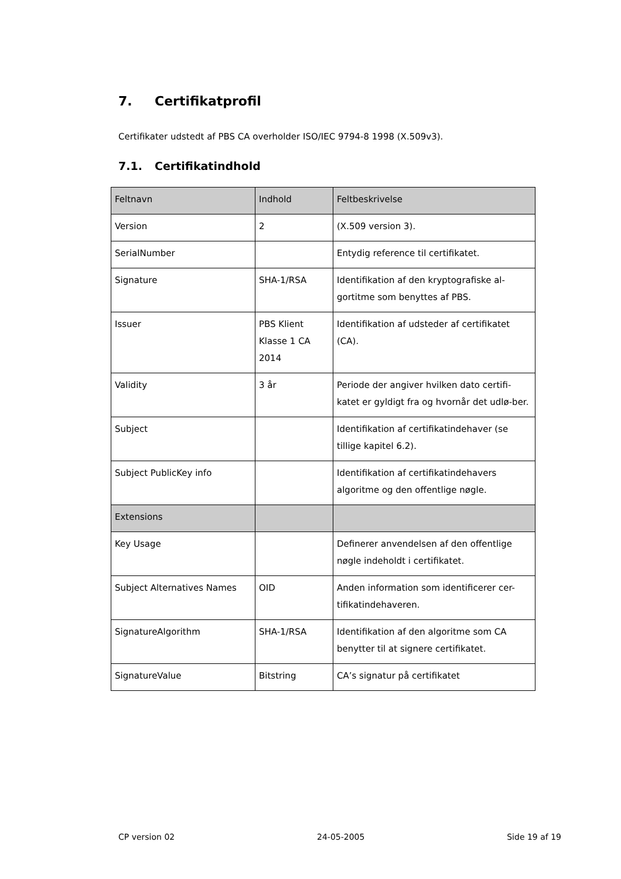7. Certifikatprofil
Certifikater udstedt af PBS CA overholder ISO/IEC 9794-8 1998 (X.509v3).
7.1. Certifikatindhold
| Feltnavn | Indhold | Feltbeskrivelse |
| --- | --- | --- |
| Version | 2 | (X.509 version 3). |
| SerialNumber | | Entydig reference til certifikatet. |
| Signature | SHA-1/RSA | Identifikation af den kryptografiske al-gortitme som benyttes af PBS. |
| Issuer | PBS Klient Klasse 1 CA 2014 | Identifikation af udsteder af certifikatet (CA). |
| Validity | 3 år | Periode der angiver hvilken dato certifi-katet er gyldigt fra og hvornår det udlø-ber. |
| Subject | | Identifikation af certifikatindehaver (se tillige kapitel 6.2). |
| Subject PublicKey info | | Identifikation af certifikatindehavers algoritme og den offentlige nøgle. |
| Extensions | | |
| Key Usage | | Definerer anvendelsen af den offentlige nøgle indeholdt i certifikatet. |
| Subject Alternatives Names | OID | Anden information som identificerer cer-tifikatindehaveren. |
| SignatureAlgorithm | SHA-1/RSA | Identifikation af den algoritme som CA benytter til at signere certifikatet. |
| SignatureValue | Bitstring | CA’s signatur på certifikatet |
CP version 02 24-05-2005 Side 19 af 19